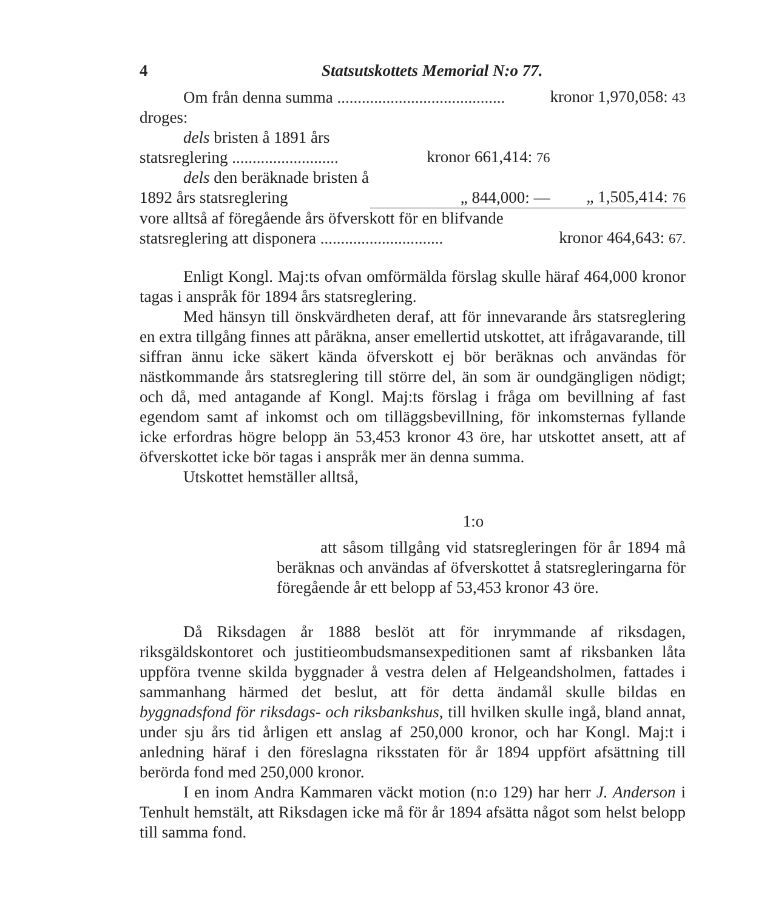4 Statsutskottets Memorial N:o 77.
| Om från denna summa ......................................... | | | kronor 1,970,058: 43 |
| droges: | | | |
| dels bristen å 1891 års statsreglering .......................... | kronor 661,414: 76 | | |
| dels den beräknade bristen å 1892 års statsreglering | „ 844,000: — | | „ 1,505,414: 76 |
| vore alltså af föregående års öfverskott för en blifvande statsreglering att disponera .............................. | | | kronor 464,643: 67. |
Enligt Kongl. Maj:ts ofvan omförmälda förslag skulle häraf 464,000 kronor tagas i anspråk för 1894 års statsreglering.
Med hänsyn till önskvärdheten deraf, att för innevarande års statsreglering en extra tillgång finnes att påräkna, anser emellertid utskottet, att ifrågavarande, till siffran ännu icke säkert kända öfverskott ej bör beräknas och användas för nästkommande års statsreglering till större del, än som är oundgängligen nödigt; och då, med antagande af Kongl. Maj:ts förslag i fråga om bevillning af fast egendom samt af inkomst och om tilläggsbevillning, för inkomsternas fyllande icke erfordras högre belopp än 53,453 kronor 43 öre, har utskottet ansett, att af öfverskottet icke bör tagas i anspråk mer än denna summa.
Utskottet hemställer alltså,
1:o
att såsom tillgång vid statsregleringen för år 1894 må beräknas och användas af öfverskottet å statsregleringarna för föregående år ett belopp af 53,453 kronor 43 öre.
Då Riksdagen år 1888 beslöt att för inrymmande af riksdagen, riksgäldskontoret och justitieombudsmansexpeditionen samt af riksbanken låta uppföra tvenne skilda byggnader å vestra delen af Helgeandsholmen, fattades i sammanhang härmed det beslut, att för detta ändamål skulle bildas en byggnadsfond för riksdags- och riksbankshus, till hvilken skulle ingå, bland annat, under sju års tid årligen ett anslag af 250,000 kronor, och har Kongl. Maj:t i anledning häraf i den föreslagna riksstaten för år 1894 uppfört afsättning till berörda fond med 250,000 kronor.
I en inom Andra Kammaren väckt motion (n:o 129) har herr J. Anderson i Tenhult hemstält, att Riksdagen icke må för år 1894 afsätta något som helst belopp till samma fond.